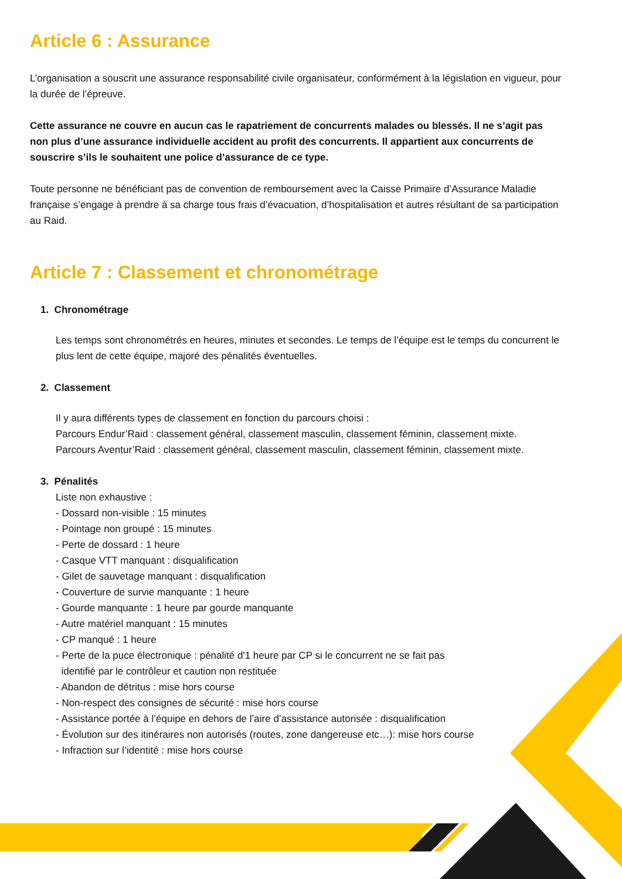Article 6 : Assurance
L’organisation a souscrit une assurance responsabilité civile organisateur, conformément à la législation en vigueur, pour la durée de l’épreuve.
Cette assurance ne couvre en aucun cas le rapatriement de concurrents malades ou blessés. Il ne s’agit pas non plus d’une assurance individuelle accident au profit des concurrents. Il appartient aux concurrents de souscrire s’ils le souhaitent une police d’assurance de ce type.
Toute personne ne bénéficiant pas de convention de remboursement avec la Caisse Primaire d’Assurance Maladie française s’engage à prendre à sa charge tous frais d’évacuation, d’hospitalisation et autres résultant de sa participation au Raid.
Article 7 : Classement et chronométrage
1. Chronométrage
Les temps sont chronométrés en heures, minutes et secondes. Le temps de l’équipe est le temps du concurrent le plus lent de cette équipe, majoré des pénalités éventuelles.
2. Classement
Il y aura différents types de classement en fonction du parcours choisi :
Parcours Endur’Raid : classement général, classement masculin, classement féminin, classement mixte.
Parcours Aventur’Raid : classement général, classement masculin, classement féminin, classement mixte.
3. Pénalités
Liste non exhaustive :
- Dossard non-visible : 15 minutes
- Pointage non groupé : 15 minutes
- Perte de dossard : 1 heure
- Casque VTT manquant : disqualification
- Gilet de sauvetage manquant : disqualification
- Couverture de survie manquante : 1 heure
- Gourde manquante : 1 heure par gourde manquante
- Autre matériel manquant : 15 minutes
- CP manqué : 1 heure
- Perte de la puce électronique : pénalité d'1 heure par CP si le concurrent ne se fait pas
identifié par le contrôleur et caution non restituée
- Abandon de détritus : mise hors course
- Non-respect des consignes de sécurité : mise hors course
- Assistance portée à l’équipe en dehors de l’aire d’assistance autorisée : disqualification
- Évolution sur des itinéraires non autorisés (routes, zone dangereuse etc…): mise hors course
- Infraction sur l’identité : mise hors course